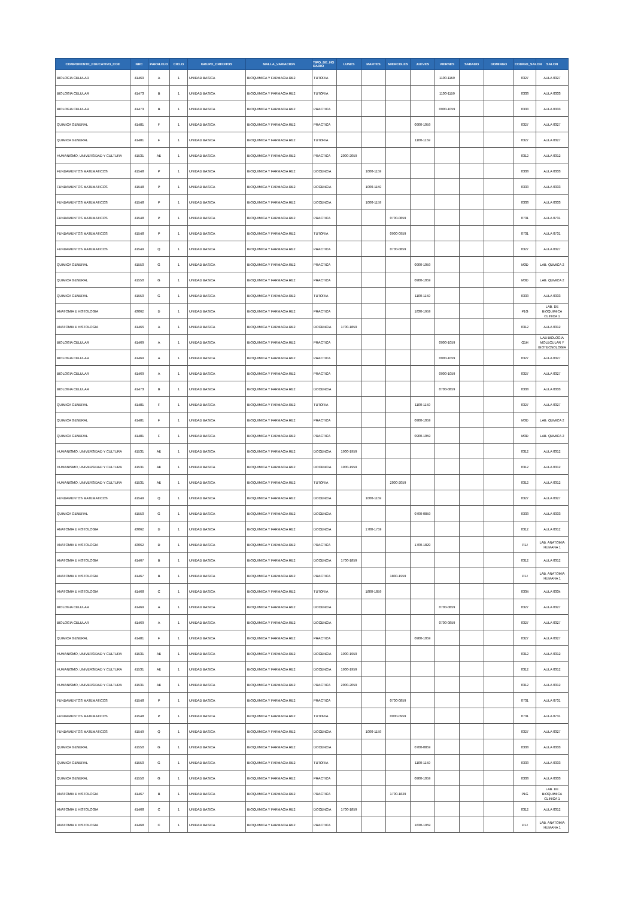| COMPONENTE_EDUCATIVO_COE | NRC | PARALELO | CICLO | GRUPO_CREDITOS | MALLA_VARIACION | TIPO_DE_HO RARIO | LUNES | MARTES | MIERCOLES | JUEVES | VIERNES | SABADO | DOMINGO | CODIGO_SALON | SALON |
| --- | --- | --- | --- | --- | --- | --- | --- | --- | --- | --- | --- | --- | --- | --- | --- |
| BIOLOGIA CELULAR | 41469 | A | 1 | UNIDAD BASICA | BIOQUIMICA Y FARMACIA RE2 | TUTORIA | | | | | 1100-1159 | | | 0327 | AULA 0327 |
| BIOLOGIA CELULAR | 41473 | B | 1 | UNIDAD BASICA | BIOQUIMICA Y FARMACIA RE2 | TUTORIA | | | | | 1100-1159 | | | 0333 | AULA 0333 |
| BIOLOGIA CELULAR | 41473 | B | 1 | UNIDAD BASICA | BIOQUIMICA Y FARMACIA RE2 | PRACTICA | | | | | 0900-1059 | | | 0333 | AULA 0333 |
| QUIMICA GENERAL | 41481 | F | 1 | UNIDAD BASICA | BIOQUIMICA Y FARMACIA RE2 | PRACTICA | | | | 0900-1059 | | | | 0327 | AULA 0327 |
| QUIMICA GENERAL | 41481 | F | 1 | UNIDAD BASICA | BIOQUIMICA Y FARMACIA RE2 | TUTORIA | | | | 1100-1159 | | | | 0327 | AULA 0327 |
| HUMANISMO, UNIVERSIDAD Y CULTURA | 41531 | AE | 1 | UNIDAD BASICA | BIOQUIMICA Y FARMACIA RE2 | PRACTICA | 2000-2059 | | | | | | | 0312 | AULA 0312 |
| FUNDAMENTOS MATEMATICOS | 41548 | P | 1 | UNIDAD BASICA | BIOQUIMICA Y FARMACIA RE2 | DOCENCIA | | 1000-1159 | | | | | | 0333 | AULA 0333 |
| FUNDAMENTOS MATEMATICOS | 41548 | P | 1 | UNIDAD BASICA | BIOQUIMICA Y FARMACIA RE2 | DOCENCIA | | 1000-1159 | | | | | | 0333 | AULA 0333 |
| FUNDAMENTOS MATEMATICOS | 41548 | P | 1 | UNIDAD BASICA | BIOQUIMICA Y FARMACIA RE2 | DOCENCIA | | 1000-1159 | | | | | | 0333 | AULA 0333 |
| FUNDAMENTOS MATEMATICOS | 41548 | P | 1 | UNIDAD BASICA | BIOQUIMICA Y FARMACIA RE2 | PRACTICA | | | 0700-0859 | | | | | 0731 | AULA 0731 |
| FUNDAMENTOS MATEMATICOS | 41548 | P | 1 | UNIDAD BASICA | BIOQUIMICA Y FARMACIA RE2 | TUTORIA | | | 0900-0959 | | | | | 0731 | AULA 0731 |
| FUNDAMENTOS MATEMATICOS | 41549 | Q | 1 | UNIDAD BASICA | BIOQUIMICA Y FARMACIA RE2 | PRACTICA | | | 0700-0859 | | | | | 0327 | AULA 0327 |
| QUIMICA GENERAL | 41550 | G | 1 | UNIDAD BASICA | BIOQUIMICA Y FARMACIA RE2 | PRACTICA | | | | 0900-1059 | | | | M3D | LAB. QUMICA 2 |
| QUIMICA GENERAL | 41550 | G | 1 | UNIDAD BASICA | BIOQUIMICA Y FARMACIA RE2 | PRACTICA | | | | 0900-1059 | | | | M3D | LAB. QUMICA 2 |
| QUIMICA GENERAL | 41550 | G | 1 | UNIDAD BASICA | BIOQUIMICA Y FARMACIA RE2 | TUTORIA | | | | 1100-1159 | | | | 0333 | AULA 0333 |
| ANATOMIA E HISTOLOGIA | 43062 | D | 1 | UNIDAD BASICA | BIOQUIMICA Y FARMACIA RE2 | PRACTICA | | | | 1830-1959 | | | | P1G | LAB. DE BIOQUIMICA CLINICA 1 |
| ANATOMIA E HISTOLOGIA | 41466 | A | 1 | UNIDAD BASICA | BIOQUIMICA Y FARMACIA RE2 | DOCENCIA | 1700-1859 | | | | | | | 0312 | AULA 0312 |
| BIOLOGIA CELULAR | 41469 | A | 1 | UNIDAD BASICA | BIOQUIMICA Y FARMACIA RE2 | PRACTICA | | | | | 0900-1059 | | | Q1H | LAB BIOLOGIA MOLECULAR Y BIOTECNOLOGIA |
| BIOLOGIA CELULAR | 41469 | A | 1 | UNIDAD BASICA | BIOQUIMICA Y FARMACIA RE2 | PRACTICA | | | | | 0900-1059 | | | 0327 | AULA 0327 |
| BIOLOGIA CELULAR | 41469 | A | 1 | UNIDAD BASICA | BIOQUIMICA Y FARMACIA RE2 | PRACTICA | | | | | 0900-1059 | | | 0327 | AULA 0327 |
| BIOLOGIA CELULAR | 41473 | B | 1 | UNIDAD BASICA | BIOQUIMICA Y FARMACIA RE2 | DOCENCIA | | | | | 0700-0859 | | | 0333 | AULA 0333 |
| QUIMICA GENERAL | 41481 | F | 1 | UNIDAD BASICA | BIOQUIMICA Y FARMACIA RE2 | TUTORIA | | | | 1100-1159 | | | | 0327 | AULA 0327 |
| QUIMICA GENERAL | 41481 | F | 1 | UNIDAD BASICA | BIOQUIMICA Y FARMACIA RE2 | PRACTICA | | | | 0900-1059 | | | | M3D | LAB. QUMICA 2 |
| QUIMICA GENERAL | 41481 | F | 1 | UNIDAD BASICA | BIOQUIMICA Y FARMACIA RE2 | PRACTICA | | | | 0900-1059 | | | | M3D | LAB. QUMICA 2 |
| HUMANISMO, UNIVERSIDAD Y CULTURA | 41531 | AE | 1 | UNIDAD BASICA | BIOQUIMICA Y FARMACIA RE2 | DOCENCIA | 1900-1959 | | | | | | | 0312 | AULA 0312 |
| HUMANISMO, UNIVERSIDAD Y CULTURA | 41531 | AE | 1 | UNIDAD BASICA | BIOQUIMICA Y FARMACIA RE2 | DOCENCIA | 1900-1959 | | | | | | | 0312 | AULA 0312 |
| HUMANISMO, UNIVERSIDAD Y CULTURA | 41531 | AE | 1 | UNIDAD BASICA | BIOQUIMICA Y FARMACIA RE2 | TUTORIA | | | 2000-2059 | | | | | 0312 | AULA 0312 |
| FUNDAMENTOS MATEMATICOS | 41549 | Q | 1 | UNIDAD BASICA | BIOQUIMICA Y FARMACIA RE2 | DOCENCIA | | 1000-1159 | | | | | | 0327 | AULA 0327 |
| QUIMICA GENERAL | 41550 | G | 1 | UNIDAD BASICA | BIOQUIMICA Y FARMACIA RE2 | DOCENCIA | | | | 0700-0859 | | | | 0333 | AULA 0333 |
| ANATOMIA E HISTOLOGIA | 43062 | D | 1 | UNIDAD BASICA | BIOQUIMICA Y FARMACIA RE2 | DOCENCIA | | 1700-1759 | | | | | | 0312 | AULA 0312 |
| ANATOMIA E HISTOLOGIA | 43062 | D | 1 | UNIDAD BASICA | BIOQUIMICA Y FARMACIA RE2 | PRACTICA | | | | 1700-1829 | | | | P1J | LAB. ANATOMIA HUMANA 1 |
| ANATOMIA E HISTOLOGIA | 41467 | B | 1 | UNIDAD BASICA | BIOQUIMICA Y FARMACIA RE2 | DOCENCIA | 1700-1859 | | | | | | | 0312 | AULA 0312 |
| ANATOMIA E HISTOLOGIA | 41467 | B | 1 | UNIDAD BASICA | BIOQUIMICA Y FARMACIA RE2 | PRACTICA | | | 1830-1959 | | | | | P1J | LAB. ANATOMIA HUMANA 1 |
| ANATOMIA E HISTOLOGIA | 41468 | C | 1 | UNIDAD BASICA | BIOQUIMICA Y FARMACIA RE2 | TUTORIA | | 1800-1859 | | | | | | 0334 | AULA 0334 |
| BIOLOGIA CELULAR | 41469 | A | 1 | UNIDAD BASICA | BIOQUIMICA Y FARMACIA RE2 | DOCENCIA | | | | | 0700-0859 | | | 0327 | AULA 0327 |
| BIOLOGIA CELULAR | 41469 | A | 1 | UNIDAD BASICA | BIOQUIMICA Y FARMACIA RE2 | DOCENCIA | | | | | 0700-0859 | | | 0327 | AULA 0327 |
| QUIMICA GENERAL | 41481 | F | 1 | UNIDAD BASICA | BIOQUIMICA Y FARMACIA RE2 | PRACTICA | | | | 0900-1059 | | | | 0327 | AULA 0327 |
| HUMANISMO, UNIVERSIDAD Y CULTURA | 41531 | AE | 1 | UNIDAD BASICA | BIOQUIMICA Y FARMACIA RE2 | DOCENCIA | 1900-1959 | | | | | | | 0312 | AULA 0312 |
| HUMANISMO, UNIVERSIDAD Y CULTURA | 41531 | AE | 1 | UNIDAD BASICA | BIOQUIMICA Y FARMACIA RE2 | DOCENCIA | 1900-1959 | | | | | | | 0312 | AULA 0312 |
| HUMANISMO, UNIVERSIDAD Y CULTURA | 41531 | AE | 1 | UNIDAD BASICA | BIOQUIMICA Y FARMACIA RE2 | PRACTICA | 2000-2059 | | | | | | | 0312 | AULA 0312 |
| FUNDAMENTOS MATEMATICOS | 41548 | P | 1 | UNIDAD BASICA | BIOQUIMICA Y FARMACIA RE2 | PRACTICA | | | 0700-0859 | | | | | 0731 | AULA 0731 |
| FUNDAMENTOS MATEMATICOS | 41548 | P | 1 | UNIDAD BASICA | BIOQUIMICA Y FARMACIA RE2 | TUTORIA | | | 0900-0959 | | | | | 0731 | AULA 0731 |
| FUNDAMENTOS MATEMATICOS | 41549 | Q | 1 | UNIDAD BASICA | BIOQUIMICA Y FARMACIA RE2 | DOCENCIA | | 1000-1159 | | | | | | 0327 | AULA 0327 |
| QUIMICA GENERAL | 41550 | G | 1 | UNIDAD BASICA | BIOQUIMICA Y FARMACIA RE2 | DOCENCIA | | | | 0700-0859 | | | | 0333 | AULA 0333 |
| QUIMICA GENERAL | 41550 | G | 1 | UNIDAD BASICA | BIOQUIMICA Y FARMACIA RE2 | TUTORIA | | | | 1100-1159 | | | | 0333 | AULA 0333 |
| QUIMICA GENERAL | 41550 | G | 1 | UNIDAD BASICA | BIOQUIMICA Y FARMACIA RE2 | PRACTICA | | | | 0900-1059 | | | | 0333 | AULA 0333 |
| ANATOMIA E HISTOLOGIA | 41467 | B | 1 | UNIDAD BASICA | BIOQUIMICA Y FARMACIA RE2 | PRACTICA | | | 1700-1829 | | | | | P1G | LAB. DE BIOQUIMICA CLINICA 1 |
| ANATOMIA E HISTOLOGIA | 41468 | C | 1 | UNIDAD BASICA | BIOQUIMICA Y FARMACIA RE2 | DOCENCIA | 1700-1859 | | | | | | | 0312 | AULA 0312 |
| ANATOMIA E HISTOLOGIA | 41468 | C | 1 | UNIDAD BASICA | BIOQUIMICA Y FARMACIA RE2 | PRACTICA | | | | 1830-1959 | | | | P1J | LAB. ANATOMIA HUMANA 1 |